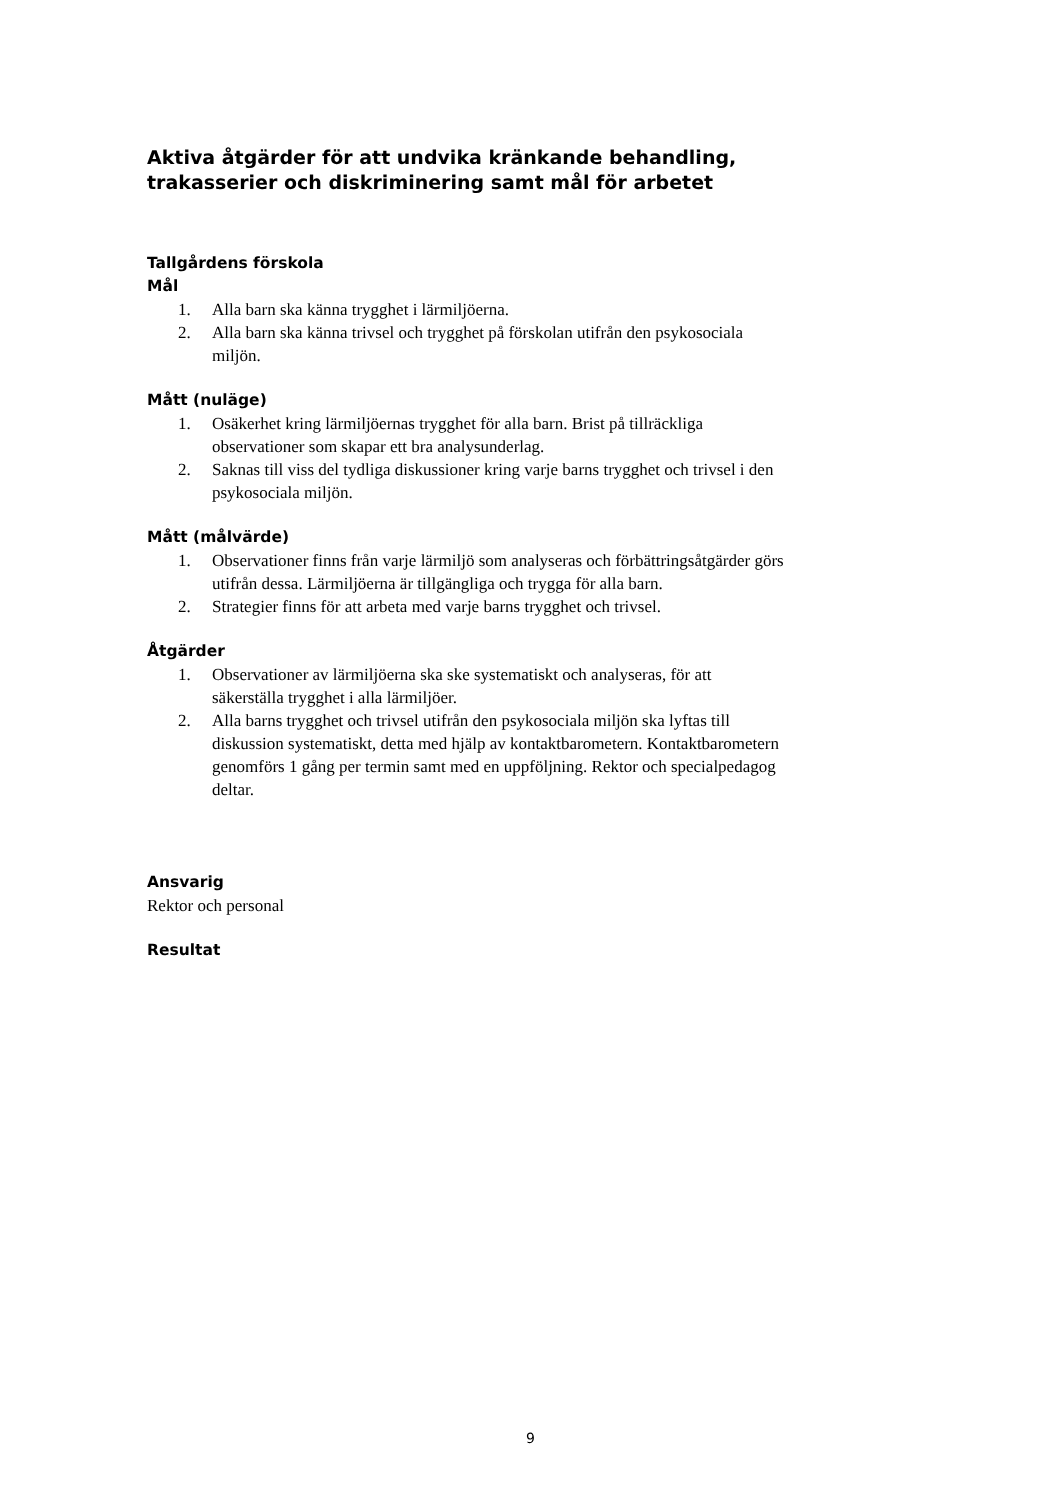Aktiva åtgärder för att undvika kränkande behandling, trakasserier och diskriminering samt mål för arbetet
Tallgårdens förskola
Mål
1. Alla barn ska känna trygghet i lärmiljöerna.
2. Alla barn ska känna trivsel och trygghet på förskolan utifrån den psykosociala miljön.
Mått (nuläge)
1. Osäkerhet kring lärmiljöernas trygghet för alla barn. Brist på tillräckliga observationer som skapar ett bra analysunderlag.
2. Saknas till viss del tydliga diskussioner kring varje barns trygghet och trivsel i den psykosociala miljön.
Mått (målvärde)
1. Observationer finns från varje lärmiljö som analyseras och förbättringsåtgärder görs utifrån dessa. Lärmiljöerna är tillgängliga och trygga för alla barn.
2. Strategier finns för att arbeta med varje barns trygghet och trivsel.
Åtgärder
1. Observationer av lärmiljöerna ska ske systematiskt och analyseras, för att säkerställa trygghet i alla lärmiljöer.
2. Alla barns trygghet och trivsel utifrån den psykosociala miljön ska lyftas till diskussion systematiskt, detta med hjälp av kontaktbarometern. Kontaktbarometern genomförs 1 gång per termin samt med en uppföljning. Rektor och specialpedagog deltar.
Ansvarig
Rektor och personal
Resultat
9